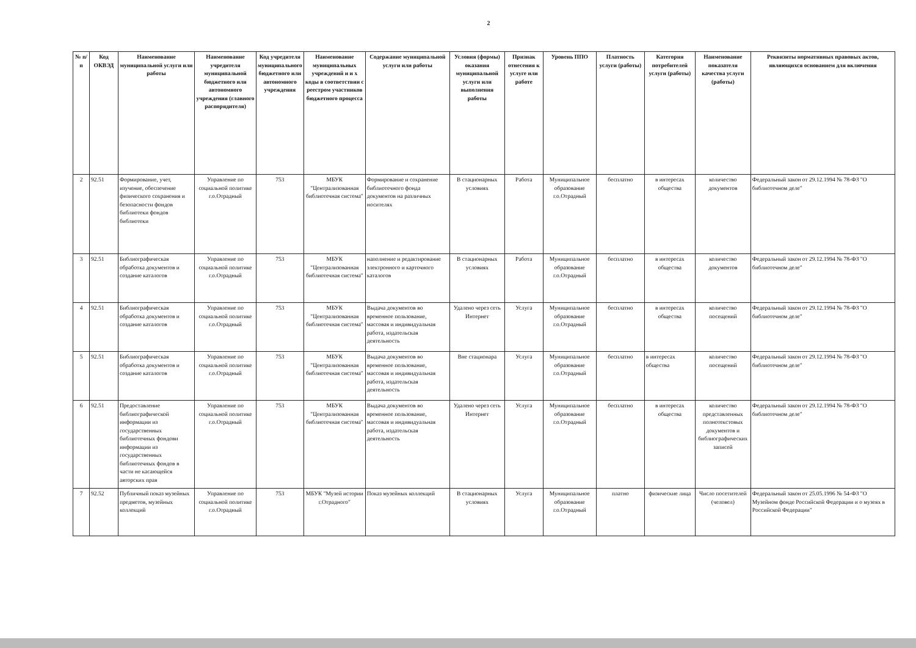2
| № п/п | Код ОКВЭД | Наименование муниципальной услуги или работы | Наименование учредителя муниципальной бюджетного или автономного учреждения (главного распорядителя) | Код учредителя муниципального бюджетного или автономного учреждения | Наименование муниципальных учреждений и и х коды в соответствии с реестром участников бюджетного процесса | Содержание муниципальной услуги или работы | Условия (формы) оказания муниципальной услуги или выполнения работы | Признак отнесения к услуге или работе | Уровень ППО | Платность услуги (работы) | Категория потребителей услуги (работы) | Наименование показателя качества услуги (работы) | Реквизиты нормативных правовых актов, являющихся основанием для включения |
| --- | --- | --- | --- | --- | --- | --- | --- | --- | --- | --- | --- | --- | --- |
| 2 | 92.51 | Формирование, учет, изучение, обеспечение физического сохранения и безопасности фондов библиотеки фондов библиотеки | Управление по социальной политике г.о.Отрадный | 753 | МБУК "Централизованная библиотечная система" | Формирование и сохранение библиотечного фонда документов на различных носителях | В стационарных условиях | Работа | Муниципальное образование г.о.Отрадный | бесплатно | в интересах общества | количество документов | Федеральный закон от 29.12.1994 № 78-ФЗ "О библиотечном деле" |
| 3 | 92.51 | Библиографическая обработка документов и создание каталогов | Управление по социальной политике г.о.Отрадный | 753 | МБУК "Централизованная библиотечная система" | наполнение и редактирование электронного и карточного каталогов | В стационарных условиях | Работа | Муниципальное образование г.о.Отрадный | бесплатно | в интересах общества | количество документов | Федеральный закон от 29.12.1994 № 78-ФЗ "О библиотечном деле" |
| 4 | 92.51 | Библиографическая обработка документов и создание каталогов | Управление по социальной политике г.о.Отрадный | 753 | МБУК "Централизованная библиотечная система" | Выдача документов во временное пользование, массовая и индивидуальная работа, издательская деятельность | Удалено через сеть Интернет | Услуга | Муниципальное образование г.о.Отрадный | бесплатно | в интересах общества | количество посещений | Федеральный закон от 29.12.1994 № 78-ФЗ "О библиотечном деле" |
| 5 | 92.51 | Библиографическая обработка документов и создание каталогов | Управление по социальной политике г.о.Отрадный | 753 | МБУК "Централизованная библиотечная система" | Выдача документов во временное пользование, массовая и индивидуальная работа, издательская деятельность | Вне стационара | Услуга | Муниципальное образование г.о.Отрадный | бесплатно | в интересах общества | количество посещений | Федеральный закон от 29.12.1994 № 78-ФЗ "О библиотечном деле" |
| 6 | 92.51 | Предоставление библиографической информации из государственных библиотечных фондови информации из государственных библиотечных фондов в части не касающейся авторских прав | Управление по социальной политике г.о.Отрадный | 753 | МБУК "Централизованная библиотечная система" | Выдача документов во временное пользование, массовая и индивидуальная работа, издательская деятельность | Удалено через сеть Интернет | Услуга | Муниципальное образование г.о.Отрадный | бесплатно | в интересах общества | количество представленных полнотекстовых документов и библиографических записей | Федеральный закон от 29.12.1994 № 78-ФЗ "О библиотечном деле" |
| 7 | 92.52 | Публичный показ музейных предметов, музейных коллекций | Управление по социальной политике г.о.Отрадный | 753 | МБУК "Музей истории г.Отрадного" | Показ музейных коллекций | В стационарных условиях | Услуга | Муниципальное образование г.о.Отрадный | платно | физические лица | Число посетителей (человел) | Федеральный закон от 25.05.1996 № 54-ФЗ "О Музейном фонде Российской Федерации и о музеях в Российской Федерации" |